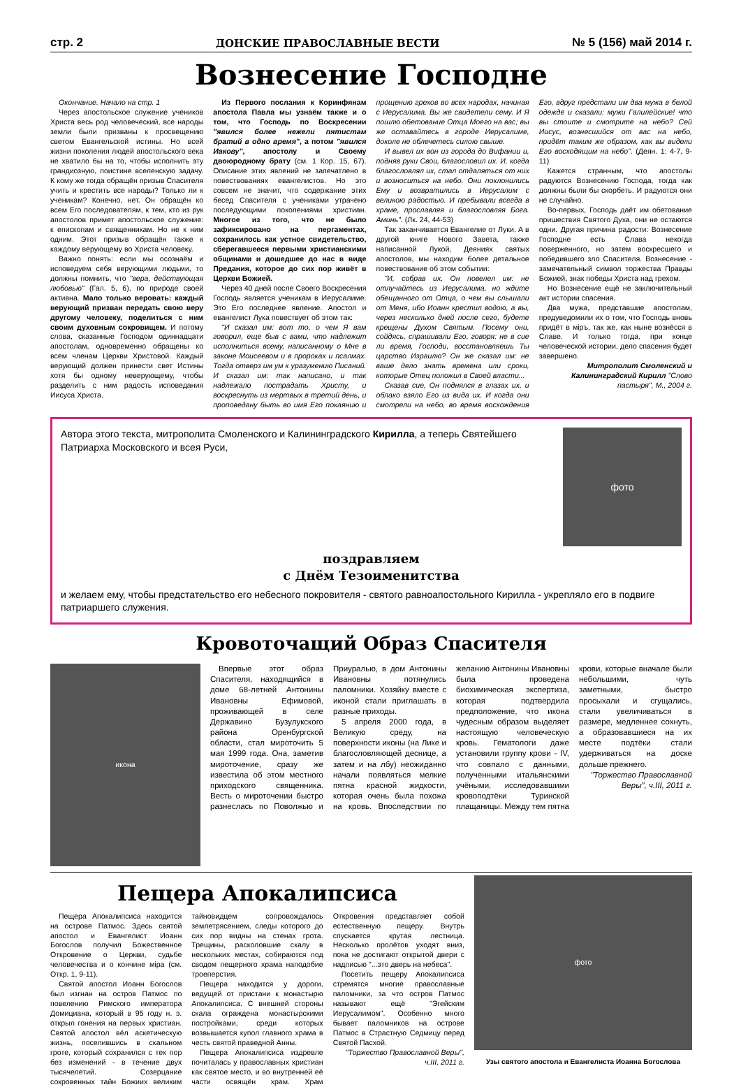стр. 2 ДОНСКИЕ ПРАВОСЛАВНЫЕ ВЕСТИ № 5 (156) май 2014 г.
Вознесение Господне
Окончание. Начало на стр. 1
Через апостольское служение учеников Христа весь род человеческий, все народы земли были призваны к просвещению светом Евангельской истины. Но всей жизни поколения людей апостольского века не хватило бы на то, чтобы исполнить эту грандиозную, поистине вселенскую задачу. К кому же тогда обращён призыв Спасителя учить и крестить все народы? Только ли к ученикам? Конечно, нет. Он обращён ко всем Его последователям, к тем, кто из рук апостолов примет апостольское служение: к епископам и священникам. Но не к ним одним. Этот призыв обращён также к каждому верующему во Христа человеку.
Важно понять: если мы осознаём и исповедуем себя верующими людьми, то должны помнить, что "вера, действующая любовью" (Гал. 5, 6), по природе своей активна. Мало только веровать: каждый верующий призван передать свою веру другому человеку, поделиться с ним своим духовным сокровищем. И потому слова, сказанные Господом одиннадцати апостолам, одновременно обращены ко всем членам Церкви Христовой. Каждый верующий должен принести свет Истины хотя бы одному неверующему, чтобы разделить с ним радость исповедания Иисуса Христа.
Из Первого послания к Коринфянам апостола Павла мы узнаём также и о том, что Господь по Воскресении "явился более нежели пятистам братий в одно время", а потом "явился Иакову", апостолу и Своему двоюродному брату (см. 1 Кор. 15, 67). Описание этих явлений не запечатлено в повествованиях евангелистов. Но это совсем не значит, что содержание этих бесед Спасителя с учениками утрачено последующими поколениями христиан. Многое из того, что не было зафиксировано на пергаментах, сохранилось как устное свидетельство, сберегавшееся первыми христианскими общинами и дошедшее до нас в виде Предания, которое до сих пор живёт в Церкви Божией.
Через 40 дней после Своего Воскресения Господь является ученикам в Иерусалиме. Это Его последнее явление. Апостол и евангелист Лука повествует об этом так:
"И сказал им: вот то, о чем Я вам говорил, еще быв с вами, что надлежит исполниться всему, написанному о Мне в законе Моисеевом и в пророках и псалмах. Тогда отверз им ум к уразумению Писаний. И сказал им: так написано, и так надлежало пострадать Христу, и воскреснуть из мертвых в третий день, и проповедану быть во имя Его покаянию и прощению грехов во всех народах, начиная с Иерусалима. Вы же свидетели сему. И Я пошлю обетование Отца Моего на вас; вы же оставайтесь в городе Иерусалиме, доколе не облечетесь силою свыше.
И вывел их вон из города до Вифании и, подняв руки Свои, благословил их. И, когда благословлял их, стал отдаляться от них и возноситься на небо. Они поклонились Ему и возвратились в Иерусалим с великою радостью. И пребывали всегда в храме, прославляя и благословляя Бога. Аминь". (Лк. 24, 44-53)
Так заканчивается Евангелие от Луки. А в другой книге Нового Завета, также написанной Лукой, Деяниях святых апостолов, мы находим более детальное повествование об этом событии:
"И, собрав их, Он повелел им: не отлучайтесь из Иерусалима, но ждите обещанного от Отца, о чем вы слышали от Меня, ибо Иоанн крестил водою, а вы, через несколько дней после сего, будете крещены Духом Святым. Посему они, сойдясь, спрашивали Его, говоря: не в сие ли время, Господи, восстановляешь Ты царство Израилю? Он же сказал им: не ваше дело знать времена или сроки, которые Отец положил в Своей власти...
Сказав сие, Он поднялся в глазах их, и облако взяло Его из вида их. И когда они смотрели на небо, во время восхождения Его, вдруг предстали им два мужа в белой одежде и сказали: мужи Галилейские! что вы стоите и смотрите на небо? Сей Иисус, вознесшийся от вас на небо, придёт таким же образом, как вы видели Его восходящим на небо". (Деян. 1: 4-7, 9-11)
Кажется странным, что апостолы радуются Вознесению Господа, тогда как должны были бы скорбеть. И радуются они не случайно.
Во-первых, Господь даёт им обетование пришествия Святого Духа, они не остаются одни. Другая причина радости: Вознесение Господне есть Слава некогда поверженного, но затем воскресшего и победившего зло Спасителя. Вознесение - замечательный символ торжества Правды Божией, знак победы Христа над грехом.
Но Вознесение ещё не заключительный акт истории спасения.
Два мужа, представшие апостолам, предуведомили их о том, что Господь вновь придёт в міръ, так же, как ныне вознёсся в Славе. И только тогда, при конце человеческой истории, дело спасения будет завершено.
Митрополит Смоленский и Калининградский Кирилл "Слово пастыря", М., 2004 г.
Автора этого текста, митрополита Смоленского и Калининградского Кирилла, а теперь Святейшего Патриарха Московского и всея Руси,
фото
поздравляем
с Днём Тезоименитства
и желаем ему, чтобы предстательство его небесного покровителя - святого равноапостольного Кирилла - укрепляло его в подвиге патриаршего служения.
Кровоточащий Образ Спасителя
икона
Впервые этот образ Спасителя, находящийся в доме 68-летней Антонины Ивановны Ефимовой, проживающей в селе Державино Бузулукского района Оренбургской области, стал мироточить 5 мая 1999 года. Она, заметив мироточение, сразу же известила об этом местного приходского священника. Весть о мироточении быстро разнеслась по Поволжью и Приуралью, в дом Антонины Ивановны потянулись паломники. Хозяйку вместе с иконой стали приглашать в разные приходы.
5 апреля 2000 года, в Великую среду, на поверхности иконы (на Лике и благословляющей деснице, а затем и на лбу) неожиданно начали появляться мелкие пятна красной жидкости, которая очень была похожа на кровь. Впоследствии по желанию Антонины Ивановны была проведена биохимическая экспертиза, которая подтвердила предположение, что икона чудесным образом выделяет настоящую человеческую кровь. Гематологи даже установили группу крови - IV, что совпало с данными, полученными итальянскими учёными, исследовавшими кровоподтёки Туринской плащаницы. Между тем пятна крови, которые вначале были небольшими, чуть заметными, быстро просыхали и сгущались, стали увеличиваться в размере, медленнее сохнуть, а образовавшиеся на их месте подтёки стали удерживаться на доске дольше прежнего.
"Торжество Православной Веры", ч.III, 2011 г.
Пещера Апокалипсиса
Пещера Апокалипсиса находится на острове Патмос. Здесь святой апостол и Евангелист Иоанн Богослов получил Божественное Откровение о Церкви, судьбе человечества и о кончине міра (см. Откр. 1, 9-11).
Святой апостол Иоанн Богослов был изгнан на остров Патмос по повелению Римского императора Домициана, который в 95 году н. э. открыл гонения на первых христиан. Святой апостол вёл аскетическую жизнь, поселившись в скальном гроте, который сохранился с тех пор без изменений - в течение двух тысячелетий. Созерцание сокровенных тайн Божиих великим тайновидцем сопровождалось землетрясением, следы которого до сих пор видны на стенах грота. Трещины, расколовшие скалу в нескольких местах, собираются под сводом пещерного храма наподобие троеперстия.
Пещера находится у дороги, ведущей от пристани к монастырю Апокалипсиса. С внешней стороны скала ограждена монастырскими постройками, среди которых возвышается купол главного храма в честь святой праведной Анны.
Пещера Апокалипсиса издревле почиталась у православных христиан как святое место, и во внутренней её части освящён храм. Храм Откровения представляет собой естественную пещеру. Внутрь спускается крутая лестница. Несколько пролётов уходят вниз, пока не достигают открытой двери с надписью "...это дверь на небеса".
Посетить пещеру Апокалипсиса стремятся многие православные паломники, за что остров Патмос называют ещё "Эгейским Иерусалимом". Особенно много бывает паломников на острове Патмос в Страстную Седмицу перед Святой Пасхой.
"Торжество Православной Веры", ч.III, 2011 г.
фото
Узы святого апостола и Евангелиста Иоанна Богослова